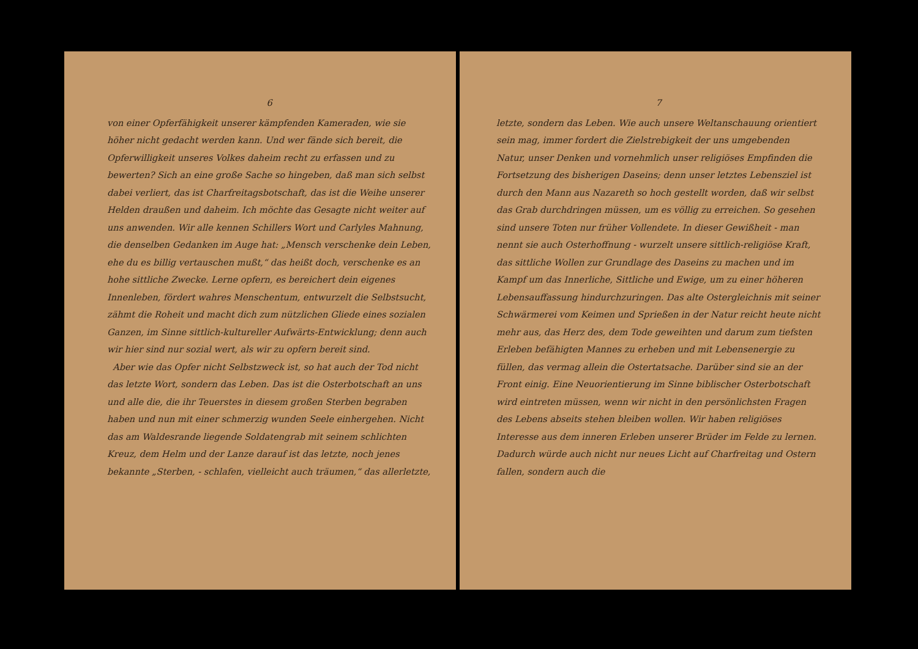6
von einer Opferfähigkeit unserer kämpfenden Kameraden, wie sie höher nicht gedacht werden kann. Und wer fände sich bereit, die Opferwilligkeit unseres Volkes daheim recht zu erfassen und zu bewerten? Sich an eine große Sache so hingeben, daß man sich selbst dabei verliert, das ist Charfreitagsbotschaft, das ist die Weihe unserer Helden draußen und daheim. Ich möchte das Gesagte nicht weiter auf uns anwenden. Wir alle kennen Schillers Wort und Carlyles Mahnung, die denselben Gedanken im Auge hat: „Mensch verschenke dein Leben, ehe du es billig vertauschen mußt,“ das heißt doch, verschenke es an hohe sittliche Zwecke. Lerne opfern, es bereichert dein eigenes Innenleben, fördert wahres Menschentum, entwurzelt die Selbstsucht, zähmt die Roheit und macht dich zum nützlichen Gliede eines sozialen Ganzen, im Sinne sittlich-kultureller Aufwärts-Entwicklung; denn auch wir hier sind nur sozial wert, als wir zu opfern bereit sind.
Aber wie das Opfer nicht Selbstzweck ist, so hat auch der Tod nicht das letzte Wort, sondern das Leben. Das ist die Osterbotschaft an uns und alle die, die ihr Teuerstes in diesem großen Sterben begraben haben und nun mit einer schmerzig wunden Seele einhergehen. Nicht das am Waldesrande liegende Soldatengrab mit seinem schlichten Kreuz, dem Helm und der Lanze darauf ist das letzte, noch jenes bekannte „Sterben, - schlafen, vielleicht auch träumen,“ das allerletzte,
7
letzte, sondern das Leben. Wie auch unsere Weltanschauung orientiert sein mag, immer fordert die Zielstrebigkeit der uns umgebenden Natur, unser Denken und vornehmlich unser religiöses Empfinden die Fortsetzung des bisherigen Daseins; denn unser letztes Lebensziel ist durch den Mann aus Nazareth so hoch gestellt worden, daß wir selbst das Grab durchdringen müssen, um es völlig zu erreichen. So gesehen sind unsere Toten nur früher Vollendete. In dieser Gewißheit - man nennt sie auch Osterhoffnung - wurzelt unsere sittlich-religiöse Kraft, das sittliche Wollen zur Grundlage des Daseins zu machen und im Kampf um das Innerliche, Sittliche und Ewige, um zu einer höheren Lebensauffassung hindurchzuringen. Das alte Ostergleichnis mit seiner Schwärmerei vom Keimen und Sprießen in der Natur reicht heute nicht mehr aus, das Herz des, dem Tode geweihten und darum zum tiefsten Erleben befähigten Mannes zu erheben und mit Lebensenergie zu füllen, das vermag allein die Ostertatsache. Darüber sind sie an der Front einig. Eine Neuorientierung im Sinne biblischer Osterbotschaft wird eintreten müssen, wenn wir nicht in den persönlichsten Fragen des Lebens abseits stehen bleiben wollen. Wir haben religiöses Interesse aus dem inneren Erleben unserer Brüder im Felde zu lernen. Dadurch würde auch nicht nur neues Licht auf Charfreitag und Ostern fallen, sondern auch die